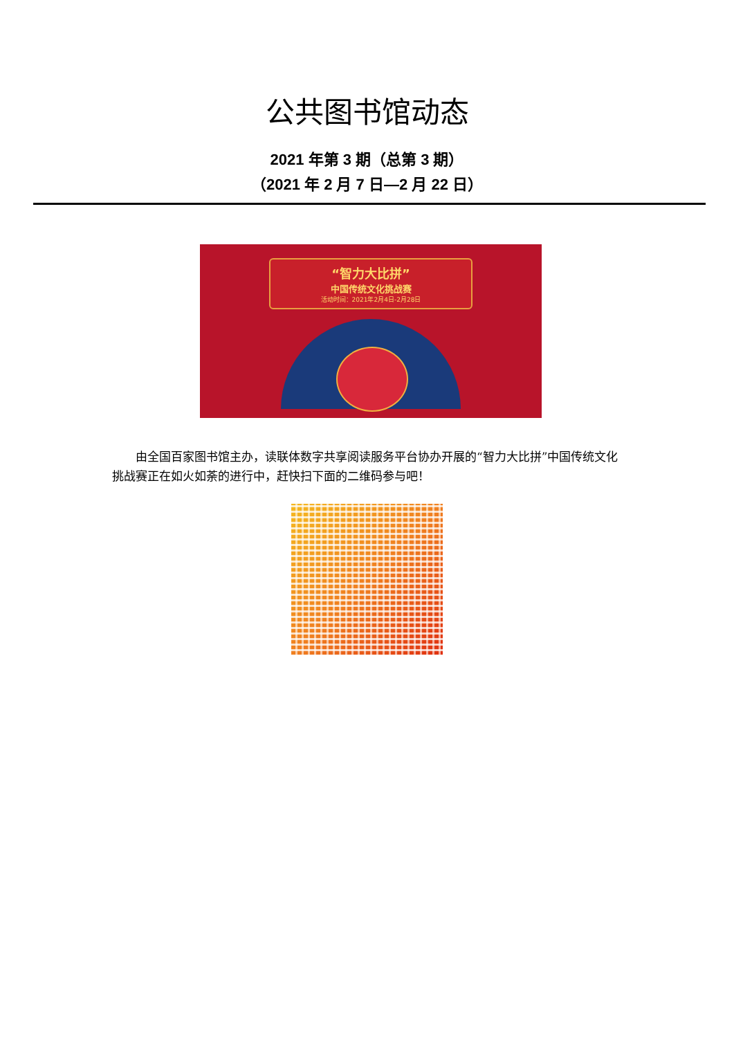公共图书馆动态
2021 年第 3 期（总第 3 期）
（2021 年 2 月 7 日—2 月 22 日）
“智力大比拼”
中国传统文化挑战赛
活动时间：2021年2月4日-2月28日
由全国百家图书馆主办，读联体数字共享阅读服务平台协办开展的“智力大比拼”中国传统文化挑战赛正在如火如荼的进行中，赶快扫下面的二维码参与吧！